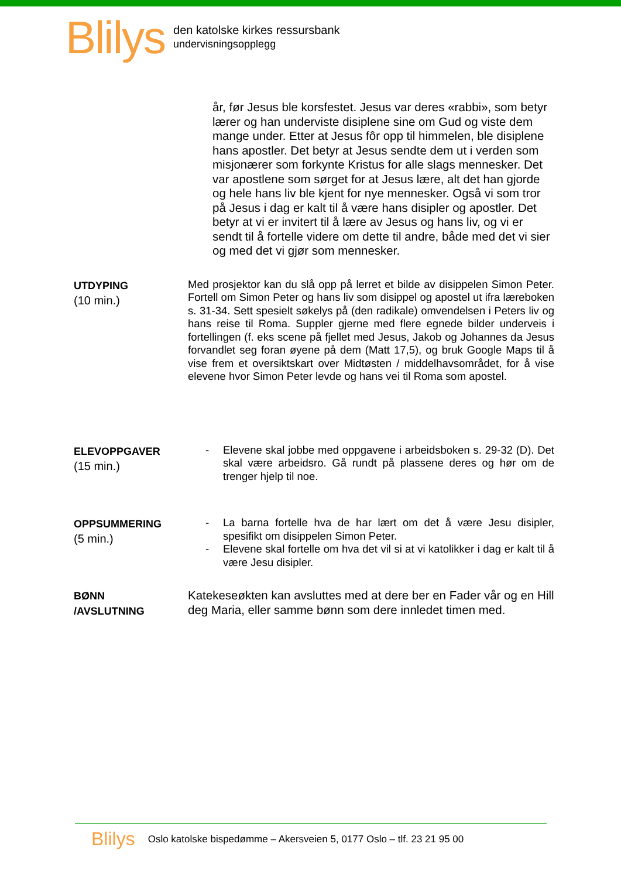Blilys
den katolske kirkes ressursbank
undervisningsopplegg
år, før Jesus ble korsfestet. Jesus var deres «rabbi», som betyr lærer og han underviste disiplene sine om Gud og viste dem mange under. Etter at Jesus fôr opp til himmelen, ble disiplene hans apostler. Det betyr at Jesus sendte dem ut i verden som misjonærer som forkynte Kristus for alle slags mennesker. Det var apostlene som sørget for at Jesus lære, alt det han gjorde og hele hans liv ble kjent for nye mennesker. Også vi som tror på Jesus i dag er kalt til å være hans disipler og apostler. Det betyr at vi er invitert til å lære av Jesus og hans liv, og vi er sendt til å fortelle videre om dette til andre, både med det vi sier og med det vi gjør som mennesker.
UTDYPING
(10 min.)
Med prosjektor kan du slå opp på lerret et bilde av disippelen Simon Peter. Fortell om Simon Peter og hans liv som disippel og apostel ut ifra læreboken s. 31-34. Sett spesielt søkelys på (den radikale) omvendelsen i Peters liv og hans reise til Roma. Suppler gjerne med flere egnede bilder underveis i fortellingen (f. eks scene på fjellet med Jesus, Jakob og Johannes da Jesus forvandlet seg foran øyene på dem (Matt 17,5), og bruk Google Maps til å vise frem et oversiktskart over Midtøsten / middelhavsområdet, for å vise elevene hvor Simon Peter levde og hans vei til Roma som apostel.
ELEVOPPGAVER
(15 min.)
- Elevene skal jobbe med oppgavene i arbeidsboken s. 29-32 (D). Det skal være arbeidsro. Gå rundt på plassene deres og hør om de trenger hjelp til noe.
OPPSUMMERING
(5 min.)
- La barna fortelle hva de har lært om det å være Jesu disipler, spesifikt om disippelen Simon Peter.
- Elevene skal fortelle om hva det vil si at vi katolikker i dag er kalt til å være Jesu disipler.
BØNN
/AVSLUTNING
Katekeseøkten kan avsluttes med at dere ber en Fader vår og en Hill deg Maria, eller samme bønn som dere innledet timen med.
Blilys Oslo katolske bispedømme – Akersveien 5, 0177 Oslo – tlf. 23 21 95 00